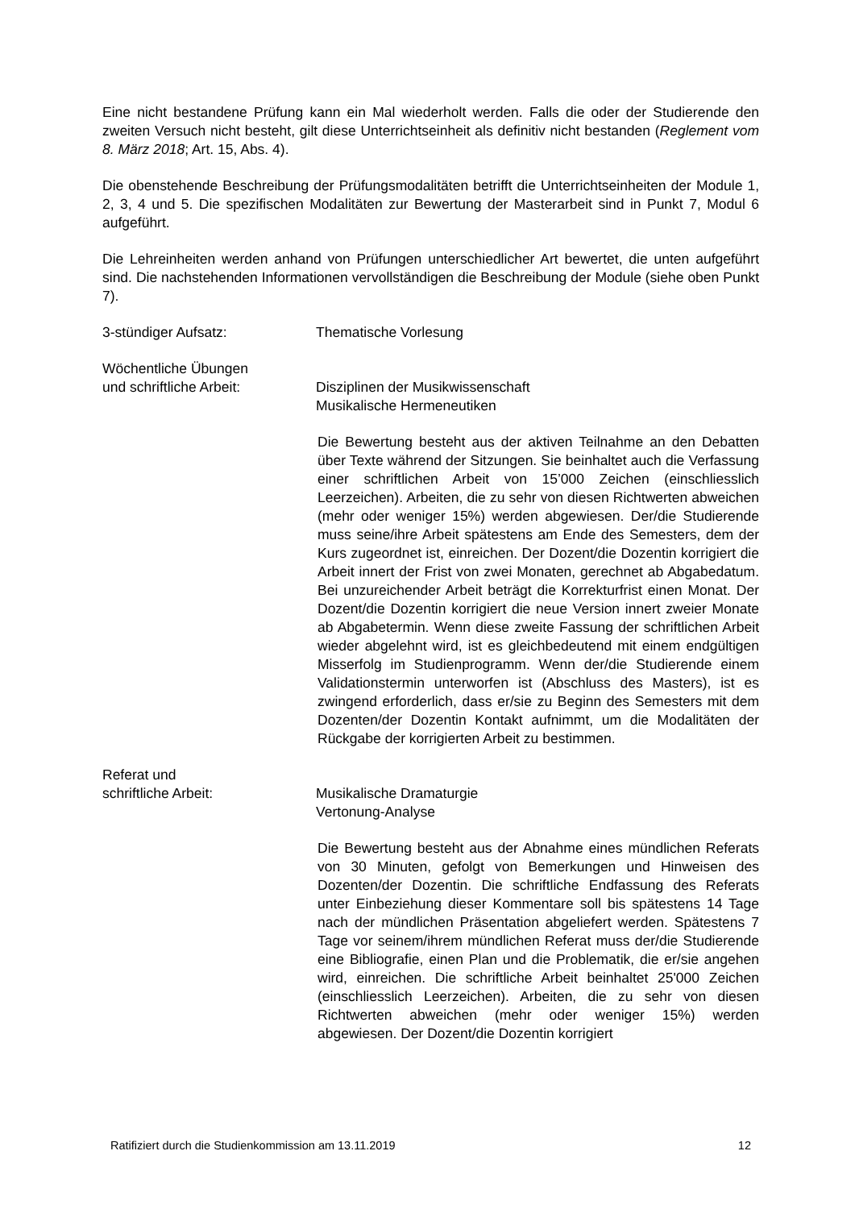Eine nicht bestandene Prüfung kann ein Mal wiederholt werden. Falls die oder der Studierende den zweiten Versuch nicht besteht, gilt diese Unterrichtseinheit als definitiv nicht bestanden (Reglement vom 8. März 2018; Art. 15, Abs. 4).
Die obenstehende Beschreibung der Prüfungsmodalitäten betrifft die Unterrichtseinheiten der Module 1, 2, 3, 4 und 5. Die spezifischen Modalitäten zur Bewertung der Masterarbeit sind in Punkt 7, Modul 6 aufgeführt.
Die Lehreinheiten werden anhand von Prüfungen unterschiedlicher Art bewertet, die unten aufgeführt sind. Die nachstehenden Informationen vervollständigen die Beschreibung der Module (siehe oben Punkt 7).
3-stündiger Aufsatz: Thematische Vorlesung
Wöchentliche Übungen
und schriftliche Arbeit:
Disziplinen der Musikwissenschaft
Musikalische Hermeneutiken
Die Bewertung besteht aus der aktiven Teilnahme an den Debatten über Texte während der Sitzungen. Sie beinhaltet auch die Verfassung einer schriftlichen Arbeit von 15’000 Zeichen (einschliesslich Leerzeichen). Arbeiten, die zu sehr von diesen Richtwerten abweichen (mehr oder weniger 15%) werden abgewiesen. Der/die Studierende muss seine/ihre Arbeit spätestens am Ende des Semesters, dem der Kurs zugeordnet ist, einreichen. Der Dozent/die Dozentin korrigiert die Arbeit innert der Frist von zwei Monaten, gerechnet ab Abgabedatum. Bei unzureichender Arbeit beträgt die Korrekturfrist einen Monat. Der Dozent/die Dozentin korrigiert die neue Version innert zweier Monate ab Abgabetermin. Wenn diese zweite Fassung der schriftlichen Arbeit wieder abgelehnt wird, ist es gleichbedeutend mit einem endgültigen Misserfolg im Studienprogramm. Wenn der/die Studierende einem Validationstermin unterworfen ist (Abschluss des Masters), ist es zwingend erforderlich, dass er/sie zu Beginn des Semesters mit dem Dozenten/der Dozentin Kontakt aufnimmt, um die Modalitäten der Rückgabe der korrigierten Arbeit zu bestimmen.
Referat und
schriftliche Arbeit:
Musikalische Dramaturgie
Vertonung-Analyse
Die Bewertung besteht aus der Abnahme eines mündlichen Referats von 30 Minuten, gefolgt von Bemerkungen und Hinweisen des Dozenten/der Dozentin. Die schriftliche Endfassung des Referats unter Einbeziehung dieser Kommentare soll bis spätestens 14 Tage nach der mündlichen Präsentation abgeliefert werden. Spätestens 7 Tage vor seinem/ihrem mündlichen Referat muss der/die Studierende eine Bibliografie, einen Plan und die Problematik, die er/sie angehen wird, einreichen. Die schriftliche Arbeit beinhaltet 25'000 Zeichen (einschliesslich Leerzeichen). Arbeiten, die zu sehr von diesen Richtwerten abweichen (mehr oder weniger 15%) werden abgewiesen. Der Dozent/die Dozentin korrigiert
Ratifiziert durch die Studienkommission am 13.11.2019 12